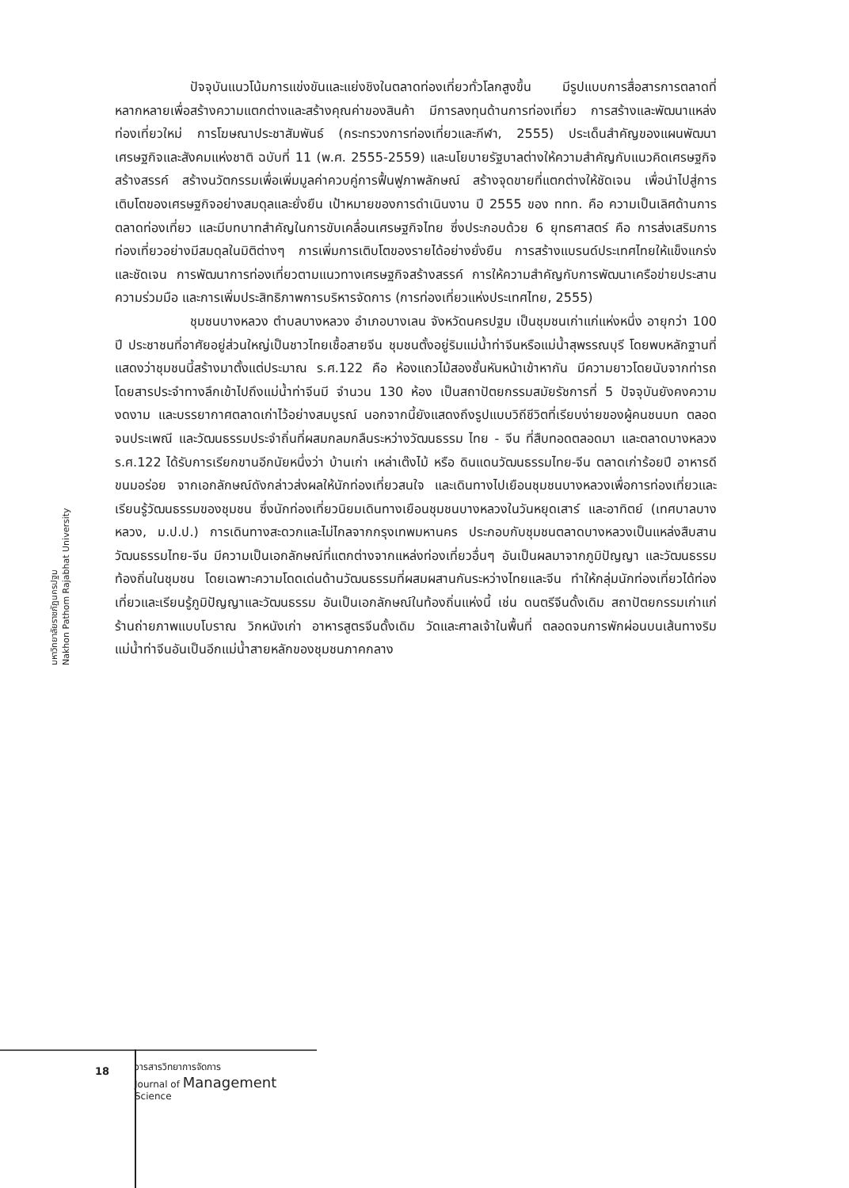ปัจจุบันแนวโน้มการแข่งขันและแย่งชิงในตลาดท่องเที่ยวทั่วโลกสูงขึ้น มีรูปแบบการสื่อสารการตลาดที่หลากหลายเพื่อสร้างความแตกต่างและสร้างคุณค่าของสินค้า มีการลงทุนด้านการท่องเที่ยว การสร้างและพัฒนาแหล่งท่องเที่ยวใหม่ การโฆษณาประชาสัมพันธ์ (กระทรวงการท่องเที่ยวและกีฬา, 2555) ประเด็นสำคัญของแผนพัฒนาเศรษฐกิจและสังคมแห่งชาติ ฉบับที่ 11 (พ.ศ. 2555-2559) และนโยบายรัฐบาลต่างให้ความสำคัญกับแนวคิดเศรษฐกิจสร้างสรรค์ สร้างนวัตกรรมเพื่อเพิ่มมูลค่าควบคู่การฟื้นฟูภาพลักษณ์ สร้างจุดขายที่แตกต่างให้ชัดเจน เพื่อนำไปสู่การเติบโตของเศรษฐกิจอย่างสมดุลและยั่งยืน เป้าหมายของการดำเนินงาน ปี 2555 ของ ททท. คือ ความเป็นเลิศด้านการตลาดท่องเที่ยว และมีบทบาทสำคัญในการขับเคลื่อนเศรษฐกิจไทย ซึ่งประกอบด้วย 6 ยุทธศาสตร์ คือ การส่งเสริมการท่องเที่ยวอย่างมีสมดุลในมิติต่างๆ การเพิ่มการเติบโตของรายได้อย่างยั่งยืน การสร้างแบรนด์ประเทศไทยให้แข็งแกร่งและชัดเจน การพัฒนาการท่องเที่ยวตามแนวทางเศรษฐกิจสร้างสรรค์ การให้ความสำคัญกับการพัฒนาเครือข่ายประสานความร่วมมือ และการเพิ่มประสิทธิภาพการบริหารจัดการ (การท่องเที่ยวแห่งประเทศไทย, 2555)
ชุมชนบางหลวง ตำบลบางหลวง อำเภอบางเลน จังหวัดนครปฐม เป็นชุมชนเก่าแก่แห่งหนึ่ง อายุกว่า 100 ปี ประชาชนที่อาศัยอยู่ส่วนใหญ่เป็นชาวไทยเชื้อสายจีน ชุมชนตั้งอยู่ริมแม่น้ำท่าจีนหรือแม่น้ำสุพรรณบุรี โดยพบหลักฐานที่แสดงว่าชุมชนนี้สร้างมาตั้งแต่ประมาณ ร.ศ.122 คือ ห้องแถวไม้สองชั้นหันหน้าเข้าหากัน มีความยาวโดยนับจากท่ารถโดยสารประจำทางลึกเข้าไปถึงแม่น้ำท่าจีนมี จำนวน 130 ห้อง เป็นสถาปัตยกรรมสมัยรัชการที่ 5 ปัจจุบันยังคงความงดงาม และบรรยากาศตลาดเก่าไว้อย่างสมบูรณ์ นอกจากนี้ยังแสดงถึงรูปแบบวิถีชีวิตที่เรียบง่ายของผู้คนชนบท ตลอดจนประเพณี และวัฒนธรรมประจำถิ่นที่ผสมกลมกลืนระหว่างวัฒนธรรม ไทย - จีน ที่สืบทอดตลอดมา และตลาดบางหลวง ร.ศ.122 ได้รับการเรียกขานอีกนัยหนึ่งว่า บ้านเก่า เหล่าเต๊งไม้ หรือ ดินแดนวัฒนธรรมไทย-จีน ตลาดเก่าร้อยปี อาหารดี ขนมอร่อย จากเอกลักษณ์ดังกล่าวส่งผลให้นักท่องเที่ยวสนใจ และเดินทางไปเยือนชุมชนบางหลวงเพื่อการท่องเที่ยวและเรียนรู้วัฒนธรรมของชุมชน ซึ่งนักท่องเที่ยวนิยมเดินทางเยือนชุมชนบางหลวงในวันหยุดเสาร์ และอาทิตย์ (เทศบาลบางหลวง, ม.ป.ป.) การเดินทางสะดวกและไม่ไกลจากกรุงเทพมหานคร ประกอบกับชุมชนตลาดบางหลวงเป็นแหล่งสืบสานวัฒนธรรมไทย-จีน มีความเป็นเอกลักษณ์ที่แตกต่างจากแหล่งท่องเที่ยวอื่นๆ อันเป็นผลมาจากภูมิปัญญา และวัฒนธรรมท้องถิ่นในชุมชน โดยเฉพาะความโดดเด่นด้านวัฒนธรรมที่ผสมผสานกันระหว่างไทยและจีน ทำให้กลุ่มนักท่องเที่ยวได้ท่องเที่ยวและเรียนรู้ภูมิปัญญาและวัฒนธรรม อันเป็นเอกลักษณ์ในท้องถิ่นแห่งนี้ เช่น ดนตรีจีนดั้งเดิม สถาปัตยกรรมเก่าแก่ ร้านถ่ายภาพแบบโบราณ วิกหนังเก่า อาหารสูตรจีนดั้งเดิม วัดและศาลเจ้าในพื้นที่ ตลอดจนการพักผ่อนบนเส้นทางริมแม่น้ำท่าจีนอันเป็นอีกแม่น้ำสายหลักของชุมชนภาคกลาง
มหาวิทยาลัยราชภัฏนครปฐม
Nakhon Pathom Rajabhat University
18
วารสารวิทยาการจัดการ
Journal of Management
Science